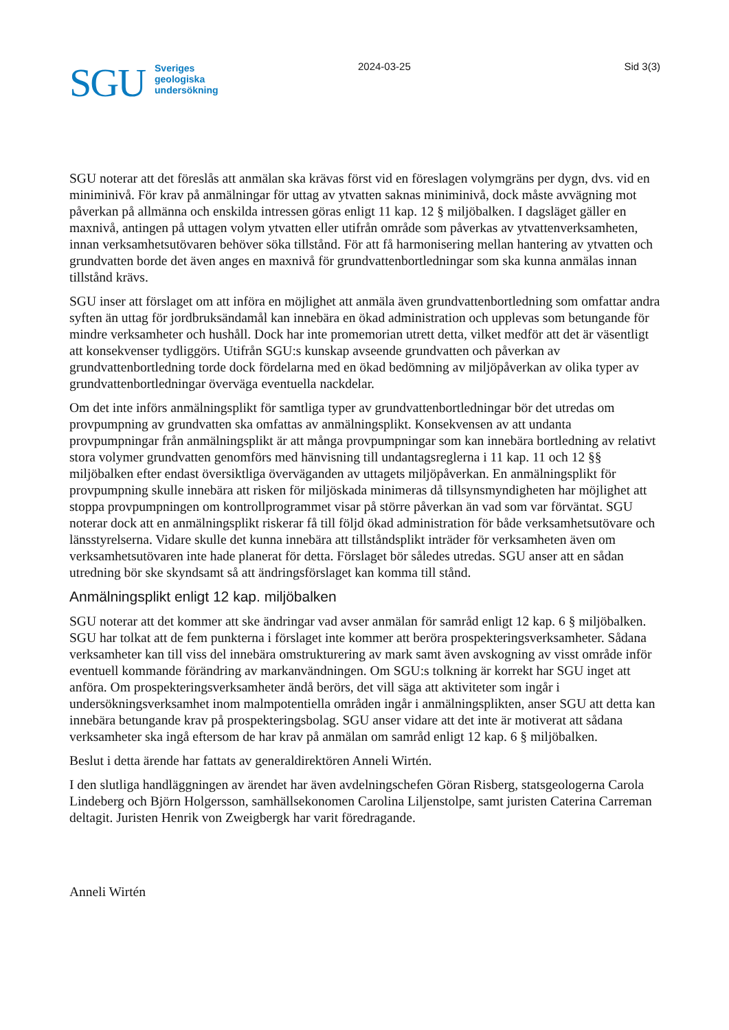SGU
Sveriges
geologiska
undersökning
2024-03-25 Sid 3(3)
SGU noterar att det föreslås att anmälan ska krävas först vid en föreslagen volymgräns per dygn, dvs. vid en miniminivå. För krav på anmälningar för uttag av ytvatten saknas miniminivå, dock måste avvägning mot påverkan på allmänna och enskilda intressen göras enligt 11 kap. 12 § miljöbalken. I dagsläget gäller en maxnivå, antingen på uttagen volym ytvatten eller utifrån område som påverkas av ytvattenverksamheten, innan verksamhetsutövaren behöver söka tillstånd. För att få harmonisering mellan hantering av ytvatten och grundvatten borde det även anges en maxnivå för grundvattenbortledningar som ska kunna anmälas innan tillstånd krävs.
SGU inser att förslaget om att införa en möjlighet att anmäla även grundvattenbortledning som omfattar andra syften än uttag för jordbruksändamål kan innebära en ökad administration och upplevas som betungande för mindre verksamheter och hushåll. Dock har inte promemorian utrett detta, vilket medför att det är väsentligt att konsekvenser tydliggörs. Utifrån SGU:s kunskap avseende grundvatten och påverkan av grundvattenbortledning torde dock fördelarna med en ökad bedömning av miljöpåverkan av olika typer av grundvattenbortledningar överväga eventuella nackdelar.
Om det inte införs anmälningsplikt för samtliga typer av grundvattenbortledningar bör det utredas om provpumpning av grundvatten ska omfattas av anmälningsplikt. Konsekvensen av att undanta provpumpningar från anmälningsplikt är att många provpumpningar som kan innebära bortledning av relativt stora volymer grundvatten genomförs med hänvisning till undantagsreglerna i 11 kap. 11 och 12 §§ miljöbalken efter endast översiktliga överväganden av uttagets miljöpåverkan. En anmälningsplikt för provpumpning skulle innebära att risken för miljöskada minimeras då tillsynsmyndigheten har möjlighet att stoppa provpumpningen om kontrollprogrammet visar på större påverkan än vad som var förväntat. SGU noterar dock att en anmälningsplikt riskerar få till följd ökad administration för både verksamhetsutövare och länsstyrelserna. Vidare skulle det kunna innebära att tillståndsplikt inträder för verksamheten även om verksamhetsutövaren inte hade planerat för detta. Förslaget bör således utredas. SGU anser att en sådan utredning bör ske skyndsamt så att ändringsförslaget kan komma till stånd.
Anmälningsplikt enligt 12 kap. miljöbalken
SGU noterar att det kommer att ske ändringar vad avser anmälan för samråd enligt 12 kap. 6 § miljöbalken. SGU har tolkat att de fem punkterna i förslaget inte kommer att beröra prospekteringsverksamheter. Sådana verksamheter kan till viss del innebära omstrukturering av mark samt även avskogning av visst område inför eventuell kommande förändring av markanvändningen. Om SGU:s tolkning är korrekt har SGU inget att anföra. Om prospekteringsverksamheter ändå berörs, det vill säga att aktiviteter som ingår i undersökningsverksamhet inom malmpotentiella områden ingår i anmälningsplikten, anser SGU att detta kan innebära betungande krav på prospekteringsbolag. SGU anser vidare att det inte är motiverat att sådana verksamheter ska ingå eftersom de har krav på anmälan om samråd enligt 12 kap. 6 § miljöbalken.
Beslut i detta ärende har fattats av generaldirektören Anneli Wirtén.
I den slutliga handläggningen av ärendet har även avdelningschefen Göran Risberg, statsgeologerna Carola Lindeberg och Björn Holgersson, samhällsekonomen Carolina Liljenstolpe, samt juristen Caterina Carreman deltagit. Juristen Henrik von Zweigbergk har varit föredragande.
Anneli Wirtén